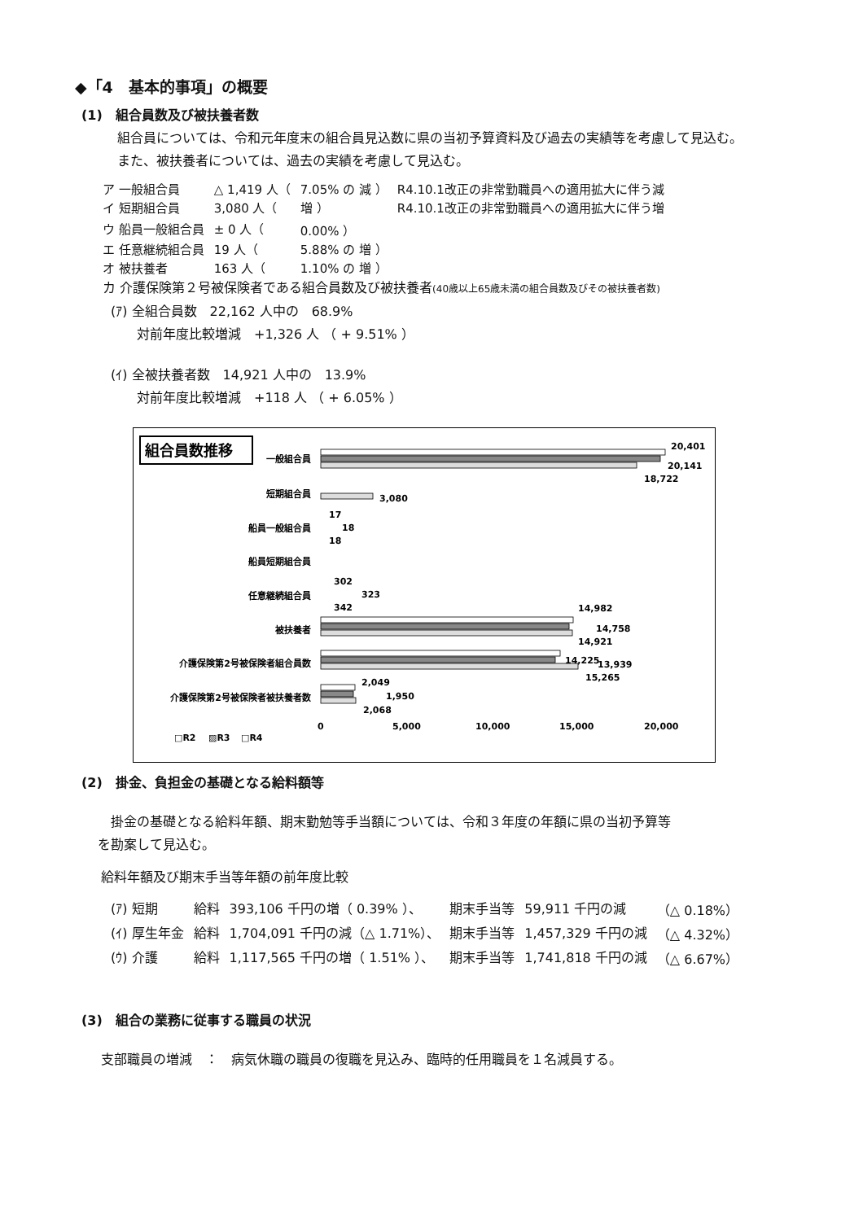◆「4　基本的事項」の概要
(1)　組合員数及び被扶養者数
組合員については、令和元年度末の組合員見込数に県の当初予算資料及び過去の実績等を考慮して見込む。
また、被扶養者については、過去の実績を考慮して見込む。
| ア 一般組合員 | △ 1,419 人（ | 7.05% の 減 ） | R4.10.1改正の非常勤職員への適用拡大に伴う減 |
| イ 短期組合員 | 3,080 人（ | 増 ） | R4.10.1改正の非常勤職員への適用拡大に伴う増 |
| ウ 船員一般組合員 | ± 0 人（ | 0.00% ） | |
| エ 任意継続組合員 | 19 人（ | 5.88% の 増 ） | |
| オ 被扶養者 | 163 人（ | 1.10% の 増 ） | |
カ 介護保険第２号被保険者である組合員数及び被扶養者(40歳以上65歳未満の組合員数及びその被扶養者数)
(ｱ) 全組合員数　22,162 人中の　68.9%
　　対前年度比較増減　+1,326 人 （ + 9.51% ）
(ｲ) 全被扶養者数　14,921 人中の　13.9%
　　対前年度比較増減　+118 人 （ + 6.05% ）
組合員数推移
一般組合員
短期組合員
船員一般組合員
船員短期組合員
任意継続組合員
被扶養者
介護保険第2号被保険者組合員数
介護保険第2号被保険者被扶養者数
20,401
20,141
18,722
3,080
17
18
18
302
323
342
14,982
14,758
14,921
14,225
13,939
15,265
2,049
1,950
2,068
0
5,000
10,000
15,000
20,000
□R2
▨R3
□R4
(2)　掛金、負担金の基礎となる給料額等
　掛金の基礎となる給料年額、期末勤勉等手当額については、令和３年度の年額に県の当初予算等
を勘案して見込む。
給料年額及び期末手当等年額の前年度比較
| (ｱ) 短期 | 給料 | 393,106 千円の増（ 0.39% ）、 | 期末手当等 | 59,911 千円の減 | （△ 0.18%） |
| (ｲ) 厚生年金 | 給料 | 1,704,091 千円の減（△ 1.71%）、 | 期末手当等 | 1,457,329 千円の減 | （△ 4.32%） |
| (ｳ) 介護 | 給料 | 1,117,565 千円の増（ 1.51% ）、 | 期末手当等 | 1,741,818 千円の減 | （△ 6.67%） |
(3)　組合の業務に従事する職員の状況
支部職員の増減　：　病気休職の職員の復職を見込み、臨時的任用職員を１名減員する。